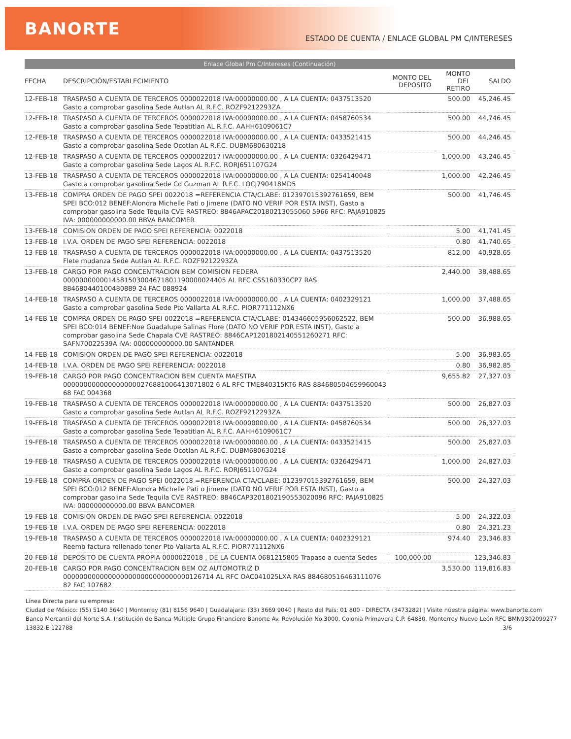BANORTE ESTADO DE CUENTA / ENLACE GLOBAL PM C/INTERESES
Enlace Global Pm C/Intereses (Continuación)
| FECHA | DESCRIPCIÓN/ESTABLECIMIENTO | MONTO DEL DEPOSITO | MONTO DEL RETIRO | SALDO |
| --- | --- | --- | --- | --- |
| 12-FEB-18 | TRASPASO A CUENTA DE TERCEROS 0000022018 IVA:00000000.00 , A LA CUENTA: 0437513520 Gasto a comprobar gasolina Sede Autlan AL R.F.C. ROZF9212293ZA | | 500.00 | 45,246.45 |
| 12-FEB-18 | TRASPASO A CUENTA DE TERCEROS 0000022018 IVA:00000000.00 , A LA CUENTA: 0458760534 Gasto a comprobar gasolina Sede Tepatitlan AL R.F.C. AAHH6109061C7 | | 500.00 | 44,746.45 |
| 12-FEB-18 | TRASPASO A CUENTA DE TERCEROS 0000022018 IVA:00000000.00 , A LA CUENTA: 0433521415 Gasto a comprobar gasolina Sede Ocotlan AL R.F.C. DUBM680630218 | | 500.00 | 44,246.45 |
| 12-FEB-18 | TRASPASO A CUENTA DE TERCEROS 0000022017 IVA:00000000.00 , A LA CUENTA: 0326429471 Gasto a comprobar gasolina Sede Lagos AL R.F.C. RORJ651107G24 | | 1,000.00 | 43,246.45 |
| 13-FEB-18 | TRASPASO A CUENTA DE TERCEROS 0000022018 IVA:00000000.00 , A LA CUENTA: 0254140048 Gasto a comprobar gasolina Sede Cd Guzman AL R.F.C. LOCJ790418MD5 | | 1,000.00 | 42,246.45 |
| 13-FEB-18 | COMPRA ORDEN DE PAGO SPEI 0022018 =REFERENCIA CTA/CLABE: 012397015392761659, BEM SPEI BCO:012 BENEF:Alondra Michelle Pati o Jimene (DATO NO VERIF POR ESTA INST), Gasto a comprobar gasolina Sede Tequila CVE RASTREO: 8846APAC20180213055060 5966 RFC: PAJA910825 IVA: 000000000000.00 BBVA BANCOMER | | 500.00 | 41,746.45 |
| 13-FEB-18 | COMISION ORDEN DE PAGO SPEI REFERENCIA: 0022018 | | 5.00 | 41,741.45 |
| 13-FEB-18 | I.V.A. ORDEN DE PAGO SPEI REFERENCIA: 0022018 | | 0.80 | 41,740.65 |
| 13-FEB-18 | TRASPASO A CUENTA DE TERCEROS 0000022018 IVA:00000000.00 , A LA CUENTA: 0437513520 Flete mudanza Sede Autlan AL R.F.C. ROZF9212293ZA | | 812.00 | 40,928.65 |
| 13-FEB-18 | CARGO POR PAGO CONCENTRACION BEM COMISION FEDERA 0000000000014581503004671801190000024405 AL RFC CSS160330CP7 RAS 884680440100480889 24 FAC 088924 | | 2,440.00 | 38,488.65 |
| 14-FEB-18 | TRASPASO A CUENTA DE TERCEROS 0000022018 IVA:00000000.00 , A LA CUENTA: 0402329121 Gasto a comprobar gasolina Sede Pto Vallarta AL R.F.C. PIOR771112NX6 | | 1,000.00 | 37,488.65 |
| 14-FEB-18 | COMPRA ORDEN DE PAGO SPEI 0022018 =REFERENCIA CTA/CLABE: 014346605956062522, BEM SPEI BCO:014 BENEF:Noe Guadalupe Salinas Flore (DATO NO VERIF POR ESTA INST), Gasto a comprobar gasolina Sede Chapala CVE RASTREO: 8846CAP1201802140551260271 RFC: SAFN70022539A IVA: 000000000000.00 SANTANDER | | 500.00 | 36,988.65 |
| 14-FEB-18 | COMISION ORDEN DE PAGO SPEI REFERENCIA: 0022018 | | 5.00 | 36,983.65 |
| 14-FEB-18 | I.V.A. ORDEN DE PAGO SPEI REFERENCIA: 0022018 | | 0.80 | 36,982.85 |
| 19-FEB-18 | CARGO POR PAGO CONCENTRACION BEM CUENTA MAESTRA 0000000000000000000276881006413071802 6 AL RFC TME840315KT6 RAS 884680504659960043 68 FAC 004368 | | 9,655.82 | 27,327.03 |
| 19-FEB-18 | TRASPASO A CUENTA DE TERCEROS 0000022018 IVA:00000000.00 , A LA CUENTA: 0437513520 Gasto a comprobar gasolina Sede Autlan AL R.F.C. ROZF9212293ZA | | 500.00 | 26,827.03 |
| 19-FEB-18 | TRASPASO A CUENTA DE TERCEROS 0000022018 IVA:00000000.00 , A LA CUENTA: 0458760534 Gasto a comprobar gasolina Sede Tepatitlan AL R.F.C. AAHH6109061C7 | | 500.00 | 26,327.03 |
| 19-FEB-18 | TRASPASO A CUENTA DE TERCEROS 0000022018 IVA:00000000.00 , A LA CUENTA: 0433521415 Gasto a comprobar gasolina Sede Ocotlan AL R.F.C. DUBM680630218 | | 500.00 | 25,827.03 |
| 19-FEB-18 | TRASPASO A CUENTA DE TERCEROS 0000022018 IVA:00000000.00 , A LA CUENTA: 0326429471 Gasto a comprobar gasolina Sede Lagos AL R.F.C. RORJ651107G24 | | 1,000.00 | 24,827.03 |
| 19-FEB-18 | COMPRA ORDEN DE PAGO SPEI 0022018 =REFERENCIA CTA/CLABE: 012397015392761659, BEM SPEI BCO:012 BENEF:Alondra Michelle Pati o Jimene (DATO NO VERIF POR ESTA INST), Gasto a comprobar gasolina Sede Tequila CVE RASTREO: 8846CAP3201802190553020096 RFC: PAJA910825 IVA: 000000000000.00 BBVA BANCOMER | | 500.00 | 24,327.03 |
| 19-FEB-18 | COMISION ORDEN DE PAGO SPEI REFERENCIA: 0022018 | | 5.00 | 24,322.03 |
| 19-FEB-18 | I.V.A. ORDEN DE PAGO SPEI REFERENCIA: 0022018 | | 0.80 | 24,321.23 |
| 19-FEB-18 | TRASPASO A CUENTA DE TERCEROS 0000022018 IVA:00000000.00 , A LA CUENTA: 0402329121 Reemb factura rellenado toner Pto Vallarta AL R.F.C. PIOR771112NX6 | | 974.40 | 23,346.83 |
| 20-FEB-18 | DEPOSITO DE CUENTA PROPIA 0000022018 , DE LA CUENTA 0681215805 Trapaso a cuenta Sedes | 100,000.00 | | 123,346.83 |
| 20-FEB-18 | CARGO POR PAGO CONCENTRACION BEM OZ AUTOMOTRIZ D 0000000000000000000000000000000126714 AL RFC OAC041025LXA RAS 884680516463111076 82 FAC 107682 | | 3,530.00 | 119,816.83 |
Línea Directa para su empresa:
Ciudad de México: (55) 5140 5640 | Monterrey (81) 8156 9640 | Guadalajara: (33) 3669 9040 | Resto del País: 01 800 - DIRECTA (3473282) | Visite núestra página: www.banorte.com
Banco Mercantil del Norte S.A. Institución de Banca Múltiple Grupo Financiero Banorte Av. Revolución No.3000, Colonia Primavera C.P. 64830, Monterrey Nuevo León RFC BMN9302099277
13832-E 122788 3/6